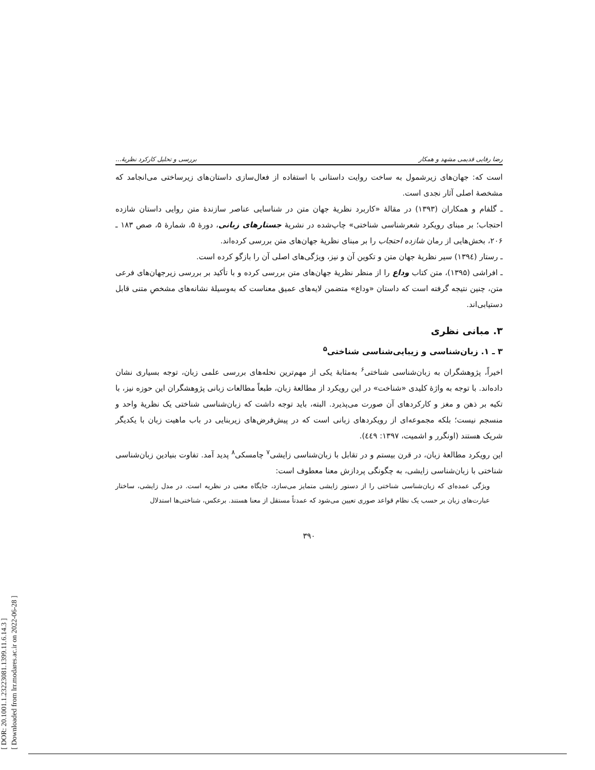[ DOR: 20.1001.1.23223081.1399.11.6.14.3 ]
[ Downloaded from lrr.modares.ac.ir on 2022-06-28 ]
رضا رفایی قدیمی مشهد و همکار بررسی و تحلیل کارکرد نظریهٔ...
است که: جهان‌های زیرشمول به ساخت روایت داستانی با استفاده از فعال‌سازی داستان‌های زیرساختی می‌انجامد که مشخصهٔ اصلی آثار نجدی است.
ـ گلفام و همکاران (۱۳۹۳) در مقالهٔ «کاربرد نظریهٔ جهان متن در شناسایی عناصر سازندهٔ متن روایی داستان شازده احتجاب؛ بر مبنای رویکرد شعرشناسی شناختی» چاپ‌شده در نشریهٔ جستارهای زبانی، دورهٔ ۵، شمارهٔ ۵، صص ۱۸۳ ـ ۲۰۶، بخش‌هایی از رمان شازده احتجاب را بر مبنای نظریهٔ جهان‌های متن بررسی کرده‌اند.
ـ رستار (۱۳۹٤) سیر نظریهٔ جهان متن و تکوین آن و نیز، ویژگی‌های اصلی آن را بازگو کرده است.
ـ افراشی (۱۳۹۵)، متن کتاب وداع را از منظر نظریهٔ جهان‌های متن بررسی کرده و با تأکید بر بررسی زیرجهان‌های فرعی متن، چنین نتیجه گرفته است که داستان «وداع» متضمن لایه‌های عمیق معناست که به‌وسیلهٔ نشانه‌های مشخصِ متنی قابل دستیابی‌اند.
۳. مبانی نظری
۳ ـ ۱. زبان‌شناسی و زیبایی‌شناسی شناختی<sup>۵</sup>
اخیراً، پژوهشگران به زبان‌شناسی شناختی<sup>۶</sup> به‌مثابهٔ یکی از مهم‌ترین نحله‌های بررسی علمی زبان، توجه بسیاری نشان داده‌اند. با توجه به واژهٔ کلیدی «شناخت» در این رویکرد از مطالعهٔ زبان، طبعاً مطالعات زبانی پژوهشگران این حوزه نیز، با تکیه بر ذهن و مغز و کارکردهای آن صورت می‌پذیرد. البته، باید توجه داشت که زبان‌شناسی شناختی یک نظریهٔ واحد و منسجم نیست؛ بلکه مجموعه‌ای از رویکردهای زبانی است که در پیش‌فرض‌های زیربنایی در باب ماهیت زبان با یکدیگر شریک هستند (اونگرر و اشمیت، ۱۳۹۷: ٤٤۹).
این رویکرد مطالعهٔ زبان، در قرن بیستم و در تقابل با زبان‌شناسی زایشی<sup>۷</sup> چامسکی<sup>۸</sup> پدید آمد. تفاوت بنیادین زبان‌شناسی شناختی با زبان‌شناسی زایشی، به چگونگی پردازش معنا معطوف است:
ویژگی عمده‌ای که زبان‌شناسی شناختی را از دستور زایشی متمایز می‌سازد، جایگاه معنی در نظریه است. در مدل زایشی، ساختار عبارت‌های زبان بر حسب یک نظام قواعد صوری تعیین می‌شود که عمدتاً مستقل از معنا هستند. برعکس، شناختی‌ها استدلال
۳۹۰